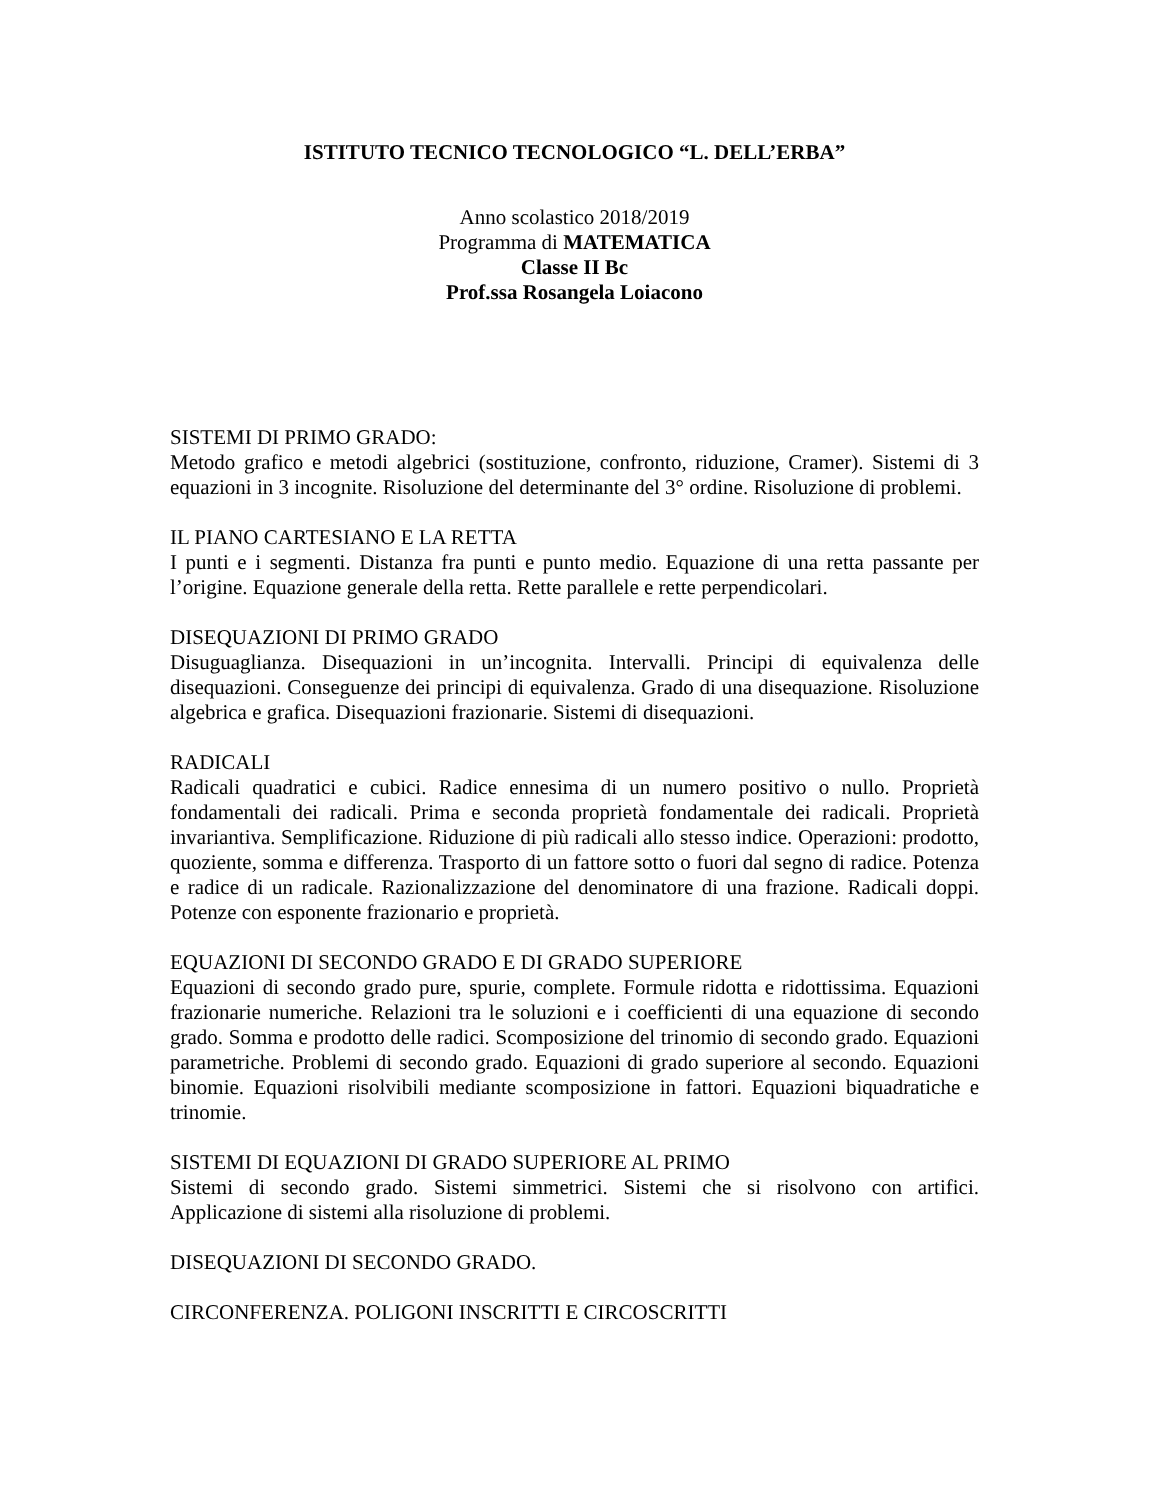ISTITUTO TECNICO TECNOLOGICO “L. DELL’ERBA”
Anno scolastico 2018/2019
Programma di MATEMATICA
Classe II Bc
Prof.ssa Rosangela Loiacono
SISTEMI DI PRIMO GRADO:
Metodo grafico e metodi algebrici (sostituzione, confronto, riduzione, Cramer). Sistemi di 3 equazioni in 3 incognite. Risoluzione del determinante del 3° ordine. Risoluzione di problemi.
IL PIANO CARTESIANO E LA RETTA
I punti e i segmenti. Distanza fra punti e punto medio. Equazione di una retta passante per l’origine. Equazione generale della retta. Rette parallele e rette perpendicolari.
DISEQUAZIONI DI PRIMO GRADO
Disuguaglianza. Disequazioni in un’incognita. Intervalli. Principi di equivalenza delle disequazioni. Conseguenze dei principi di equivalenza. Grado di una disequazione. Risoluzione algebrica e grafica. Disequazioni frazionarie. Sistemi di disequazioni.
RADICALI
Radicali quadratici e cubici. Radice ennesima di un numero positivo o nullo. Proprietà fondamentali dei radicali. Prima e seconda proprietà fondamentale dei radicali. Proprietà invariantiva. Semplificazione. Riduzione di più radicali allo stesso indice. Operazioni: prodotto, quoziente, somma e differenza. Trasporto di un fattore sotto o fuori dal segno di radice. Potenza e radice di un radicale. Razionalizzazione del denominatore di una frazione. Radicali doppi. Potenze con esponente frazionario e proprietà.
EQUAZIONI DI SECONDO GRADO E DI GRADO SUPERIORE
Equazioni di secondo grado pure, spurie, complete. Formule ridotta e ridottissima. Equazioni frazionarie numeriche. Relazioni tra le soluzioni e i coefficienti di una equazione di secondo grado. Somma e prodotto delle radici. Scomposizione del trinomio di secondo grado. Equazioni parametriche. Problemi di secondo grado. Equazioni di grado superiore al secondo. Equazioni binomie. Equazioni risolvibili mediante scomposizione in fattori. Equazioni biquadratiche e trinomie.
SISTEMI DI EQUAZIONI DI GRADO SUPERIORE AL PRIMO
Sistemi di secondo grado. Sistemi simmetrici. Sistemi che si risolvono con artifici. Applicazione di sistemi alla risoluzione di problemi.
DISEQUAZIONI DI SECONDO GRADO.
CIRCONFERENZA. POLIGONI INSCRITTI E CIRCOSCRITTI